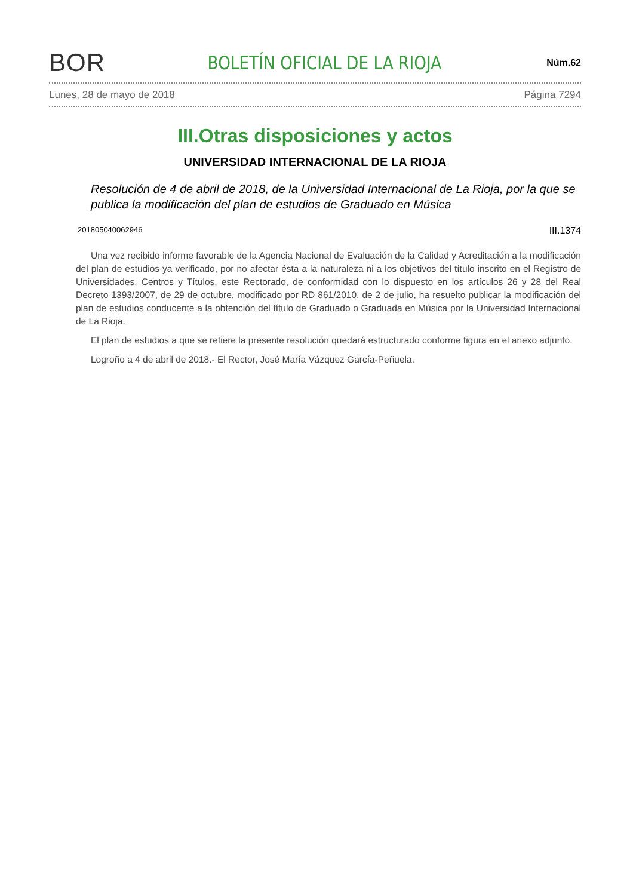BOR
BOLETÍN OFICIAL DE LA RIOJA
Núm.62
Lunes, 28 de mayo de 2018 Página 7294
III.Otras disposiciones y actos
UNIVERSIDAD INTERNACIONAL DE LA RIOJA
Resolución de 4 de abril de 2018, de la Universidad Internacional de La Rioja, por la que se publica la modificación del plan de estudios de Graduado en Música
201805040062946 III.1374
Una vez recibido informe favorable de la Agencia Nacional de Evaluación de la Calidad y Acreditación a la modificación del plan de estudios ya verificado, por no afectar ésta a la naturaleza ni a los objetivos del título inscrito en el Registro de Universidades, Centros y Títulos, este Rectorado, de conformidad con lo dispuesto en los artículos 26 y 28 del Real Decreto 1393/2007, de 29 de octubre, modificado por RD 861/2010, de 2 de julio, ha resuelto publicar la modificación del plan de estudios conducente a la obtención del título de Graduado o Graduada en Música por la Universidad Internacional de La Rioja.
El plan de estudios a que se refiere la presente resolución quedará estructurado conforme figura en el anexo adjunto.
Logroño a 4 de abril de 2018.- El Rector, José María Vázquez García-Peñuela.